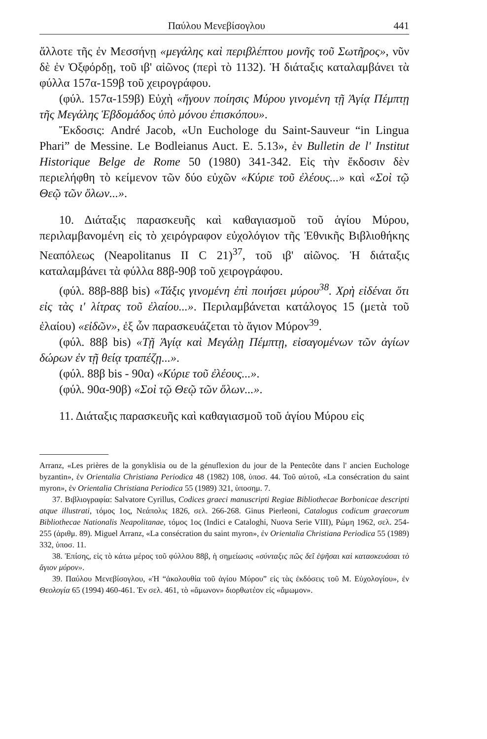Παύλου Μενεβίσογλου 441
ἄλλοτε τῆς ἐν Μεσσήνῃ «μεγάλης καὶ περιβλέπτου μονῆς τοῦ Σωτῆρος», νῦν δὲ ἐν Ὀξφόρδῃ, τοῦ ιβ' αἰῶνος (περὶ τὸ 1132). Ἡ διάταξις καταλαμβάνει τὰ φύλλα 157α-159β τοῦ χειρογράφου.
(φύλ. 157α-159β) Εὐχὴ «ἤγουν ποίησις Μύρου γινομένη τῇ Ἁγίᾳ Πέμπτῃ τῆς Μεγάλης Ἑβδομάδος ὑπὸ μόνου ἐπισκόπου».
Ἔκδοσις: André Jacob, «Un Euchologe du Saint-Sauveur “in Lingua Phari” de Messine. Le Bodleianus Auct. E. 5.13», ἐν Bulletin de l' Institut Historique Belge de Rome 50 (1980) 341-342. Εἰς τὴν ἔκδοσιν δὲν περιελήφθη τὸ κείμενον τῶν δύο εὐχῶν «Κύριε τοῦ ἐλέους...» καὶ «Σοὶ τῷ Θεῷ τῶν ὅλων...».
10. Διάταξις παρασκευῆς καὶ καθαγιασμοῦ τοῦ ἁγίου Μύρου, περιλαμβανομένη εἰς τὸ χειρόγραφον εὐχολόγιον τῆς Ἐθνικῆς Βιβλιοθήκης Νεαπόλεως (Neapolitanus II C 21)<sup>37</sup>, τοῦ ιβ' αἰῶνος. Ἡ διάταξις καταλαμβάνει τὰ φύλλα 88β-90β τοῦ χειρογράφου.
(φύλ. 88β-88β bis) «Τάξις γινομένη ἐπὶ ποιήσει μύρου<sup>38</sup>. Χρὴ εἰδέναι ὅτι εἰς τὰς ι' λίτρας τοῦ ἐλαίου...». Περιλαμβάνεται κατάλογος 15 (μετὰ τοῦ ἐλαίου) «εἰδῶν», ἐξ ὧν παρασκευάζεται τὸ ἅγιον Μύρον<sup>39</sup>.
(φύλ. 88β bis) «Τῇ Ἁγίᾳ καὶ Μεγάλῃ Πέμπτῃ, εἰσαγομένων τῶν ἁγίων δώρων ἐν τῇ θείᾳ τραπέζῃ...».
(φύλ. 88β bis - 90α) «Κύριε τοῦ ἐλέους...».
(φύλ. 90α-90β) «Σοὶ τῷ Θεῷ τῶν ὅλων...».
11. Διάταξις παρασκευῆς καὶ καθαγιασμοῦ τοῦ ἁγίου Μύρου εἰς
Arranz, «Les prières de la gonyklisia ou de la génuflexion du jour de la Pentecôte dans l' ancien Euchologe byzantin», ἐν Orientalia Christiana Periodica 48 (1982) 108, ὑποσ. 44. Τοῦ αὐτοῦ, «La consécration du saint myron», ἐν Orientalia Christiana Periodica 55 (1989) 321, ὑποσημ. 7.
37. Βιβλιογραφία: Salvatore Cyrillus, Codices graeci manuscripti Regiae Bibliothecae Borbonicae descripti atque illustrati, τόμος 1ος, Νεάπολις 1826, σελ. 266-268. Ginus Pierleoni, Catalogus codicum graecorum Bibliothecae Nationalis Neapolitanae, τόμος 1ος (Indici e Cataloghi, Nuova Serie VIII), Ρώμη 1962, σελ. 254-255 (ἀριθμ. 89). Miguel Arranz, «La consécration du saint myron», ἐν Orientalia Christiana Periodica 55 (1989) 332, ὑποσ. 11.
38. Ἐπίσης, εἰς τὸ κάτω μέρος τοῦ φύλλου 88β, ἡ σημείωσις «σύνταξις πῶς δεῖ ἑψῆσαι καὶ κατασκευάσαι τὸ ἅγιον μύρον».
39. Παύλου Μενεβίσογλου, «Ἡ “ἀκολουθία τοῦ ἁγίου Μύρου” εἰς τὰς ἐκδόσεις τοῦ Μ. Εὐχολογίου», ἐν Θεολογία 65 (1994) 460-461. Ἐν σελ. 461, τὸ «ἄμωνον» διορθωτέον εἰς «ἄμωμον».